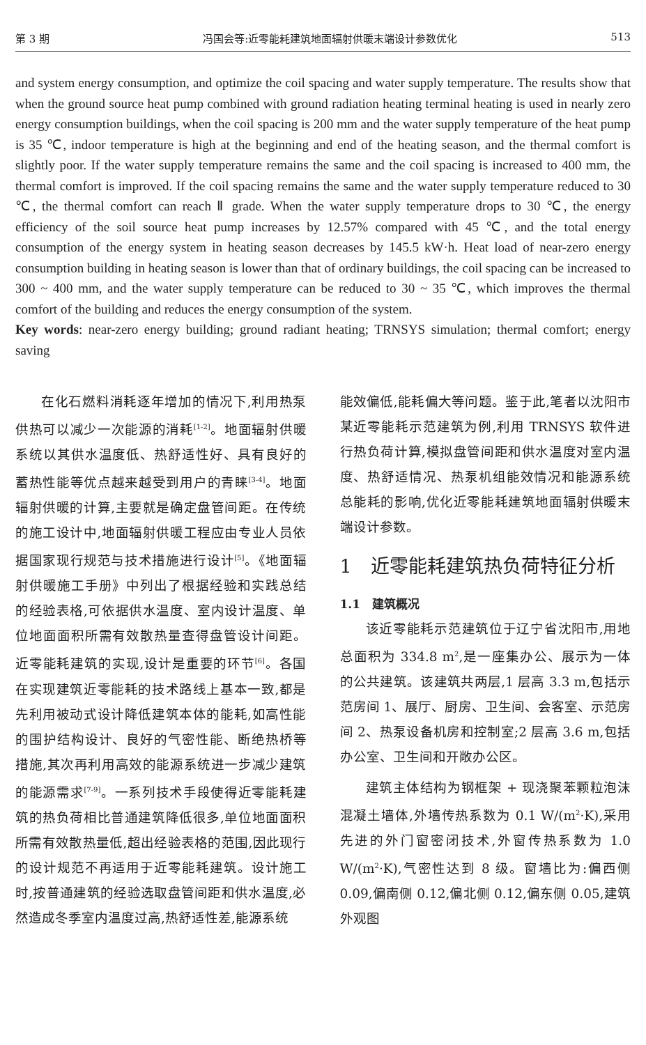第 3 期 冯国会等:近零能耗建筑地面辐射供暖末端设计参数优化 513
and system energy consumption, and optimize the coil spacing and water supply temperature. The results show that when the ground source heat pump combined with ground radiation heating terminal heating is used in nearly zero energy consumption buildings, when the coil spacing is 200 mm and the water supply temperature of the heat pump is 35 ℃, indoor temperature is high at the beginning and end of the heating season, and the thermal comfort is slightly poor. If the water supply temperature remains the same and the coil spacing is increased to 400 mm, the thermal comfort is improved. If the coil spacing remains the same and the water supply temperature reduced to 30 ℃, the thermal comfort can reach Ⅱ grade. When the water supply temperature drops to 30 ℃, the energy efficiency of the soil source heat pump increases by 12.57% compared with 45 ℃, and the total energy consumption of the energy system in heating season decreases by 145.5 kW·h. Heat load of near-zero energy consumption building in heating season is lower than that of ordinary buildings, the coil spacing can be increased to 300 ~ 400 mm, and the water supply temperature can be reduced to 30 ~ 35 ℃, which improves the thermal comfort of the building and reduces the energy consumption of the system.
Key words: near-zero energy building; ground radiant heating; TRNSYS simulation; thermal comfort; energy saving
在化石燃料消耗逐年增加的情况下,利用热泵供热可以减少一次能源的消耗<sup>[1-2]</sup>。地面辐射供暖系统以其供水温度低、热舒适性好、具有良好的蓄热性能等优点越来越受到用户的青睐<sup>[3-4]</sup>。地面辐射供暖的计算,主要就是确定盘管间距。在传统的施工设计中,地面辐射供暖工程应由专业人员依据国家现行规范与技术措施进行设计<sup>[5]</sup>。《地面辐射供暖施工手册》中列出了根据经验和实践总结的经验表格,可依据供水温度、室内设计温度、单位地面面积所需有效散热量查得盘管设计间距。近零能耗建筑的实现,设计是重要的环节<sup>[6]</sup>。各国在实现建筑近零能耗的技术路线上基本一致,都是先利用被动式设计降低建筑本体的能耗,如高性能的围护结构设计、良好的气密性能、断绝热桥等措施,其次再利用高效的能源系统进一步减少建筑的能源需求<sup>[7-9]</sup>。一系列技术手段使得近零能耗建筑的热负荷相比普通建筑降低很多,单位地面面积所需有效散热量低,超出经验表格的范围,因此现行的设计规范不再适用于近零能耗建筑。设计施工时,按普通建筑的经验选取盘管间距和供水温度,必然造成冬季室内温度过高,热舒适性差,能源系统
能效偏低,能耗偏大等问题。鉴于此,笔者以沈阳市某近零能耗示范建筑为例,利用 TRNSYS 软件进行热负荷计算,模拟盘管间距和供水温度对室内温度、热舒适情况、热泵机组能效情况和能源系统总能耗的影响,优化近零能耗建筑地面辐射供暖末端设计参数。
1　近零能耗建筑热负荷特征分析
1.1　建筑概况
该近零能耗示范建筑位于辽宁省沈阳市,用地总面积为 334.8 m<sup>2</sup>,是一座集办公、展示为一体的公共建筑。该建筑共两层,1 层高 3.3 m,包括示范房间 1、展厅、厨房、卫生间、会客室、示范房间 2、热泵设备机房和控制室;2 层高 3.6 m,包括办公室、卫生间和开敞办公区。
建筑主体结构为钢框架 + 现浇聚苯颗粒泡沫混凝土墙体,外墙传热系数为 0.1 W/(m<sup>2</sup>·K),采用先进的外门窗密闭技术,外窗传热系数为 1.0 W/(m<sup>2</sup>·K),气密性达到 8 级。窗墙比为:偏西侧 0.09,偏南侧 0.12,偏北侧 0.12,偏东侧 0.05,建筑外观图